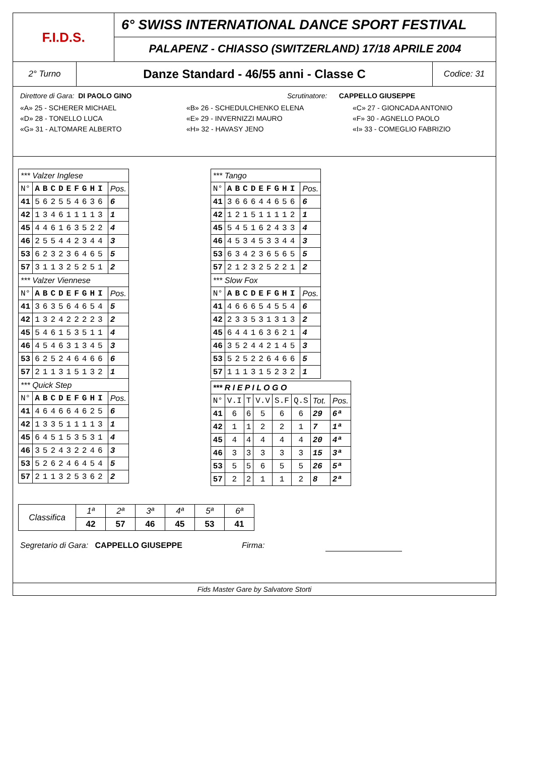F.I.D.S.
6° SWISS INTERNATIONAL DANCE SPORT FESTIVAL
PALAPENZ - CHIASSO (SWITZERLAND) 17/18 APRILE 2004
2° Turno
Danze Standard - 46/55 anni - Classe C
Codice: 31
Direttore di Gara: DI PAOLO GINO Scrutinatore: CAPPELLO GIUSEPPE
«A» 25 - SCHERER MICHAEL
«B» 26 - SCHEDULCHENKO ELENA
«C» 27 - GIONCADA ANTONIO
«D» 28 - TONELLO LUCA
«E» 29 - INVERNIZZI MAURO
«F» 30 - AGNELLO PAOLO
«G» 31 - ALTOMARE ALBERTO
«H» 32 - HAVASY JENO
«I» 33 - COMEGLIO FABRIZIO
| *** Valzer Inglese | | |
| --- | --- | --- |
| N° | ABCDEFGHI | Pos. |
| 41 | 562554636 | 6 |
| 42 | 134611113 | 1 |
| 45 | 446163522 | 4 |
| 46 | 255442344 | 3 |
| 53 | 623236465 | 5 |
| 57 | 311325251 | 2 |
| *** Valzer Viennese | | |
| N° | ABCDEFGHI | Pos. |
| 41 | 363564654 | 5 |
| 42 | 132422223 | 2 |
| 45 | 546153511 | 4 |
| 46 | 454631345 | 3 |
| 53 | 625246466 | 6 |
| 57 | 211315132 | 1 |
| *** Quick Step | | |
| N° | ABCDEFGHI | Pos. |
| 41 | 464664625 | 6 |
| 42 | 133511113 | 1 |
| 45 | 645153531 | 4 |
| 46 | 352432246 | 3 |
| 53 | 526246454 | 5 |
| 57 | 211325362 | 2 |
| *** Tango | | |
| --- | --- | --- |
| N° | ABCDEFGHI | Pos. |
| 41 | 366644656 | 6 |
| 42 | 121511112 | 1 |
| 45 | 545162433 | 4 |
| 46 | 453453344 | 3 |
| 53 | 634236565 | 5 |
| 57 | 212325221 | 2 |
| *** Slow Fox | | |
| N° | ABCDEFGHI | Pos. |
| 41 | 466654554 | 6 |
| 42 | 233531313 | 2 |
| 45 | 644163621 | 4 |
| 46 | 352442145 | 3 |
| 53 | 525226466 | 5 |
| 57 | 111315232 | 1 |
| *** R I E P I L O G O | | | | | | | |
| --- | --- | --- | --- | --- | --- | --- | --- |
| N° | V.I | T | V.V | S.F | Q.S | Tot. | Pos. |
| 41 | 6 | 6 | 5 | 6 | 6 | 29 | 6ª |
| 42 | 1 | 1 | 2 | 2 | 1 | 7 | 1ª |
| 45 | 4 | 4 | 4 | 4 | 4 | 20 | 4ª |
| 46 | 3 | 3 | 3 | 3 | 3 | 15 | 3ª |
| 53 | 5 | 5 | 6 | 5 | 5 | 26 | 5ª |
| 57 | 2 | 2 | 1 | 1 | 2 | 8 | 2ª |
| Classifica | 1ª | 2ª | 3ª | 4ª | 5ª | 6ª |
| | 42 | 57 | 46 | 45 | 53 | 41 |
Segretario di Gara: CAPPELLO GIUSEPPE Firma:
Fids Master Gare by Salvatore Storti